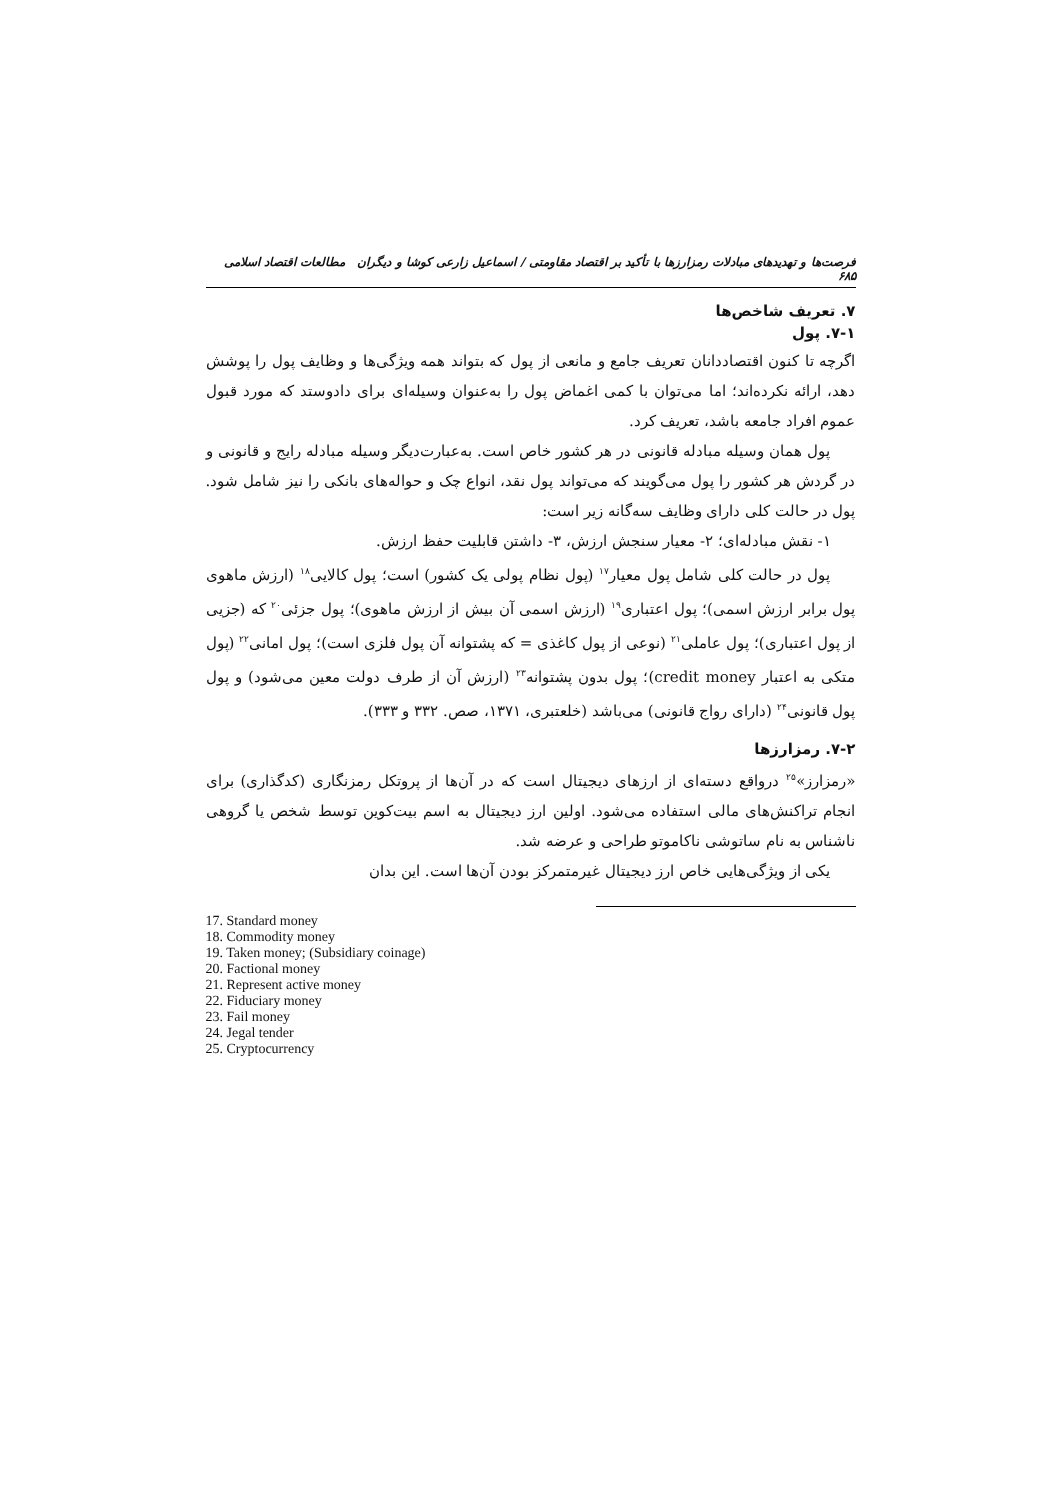فرصت‌ها و تهدیدهای مبادلات رمزارزها با تأکید بر اقتصاد مقاومتی / اسماعیل زارعی کوشا و دیگران مطالعات اقتصاد اسلامی ۶۸۵
۷. تعریف شاخص‌ها
۷-۱. پول
اگرچه تا کنون اقتصاددانان تعریف جامع و مانعی از پول که بتواند همه ویژگی‌ها و وظایف پول را پوشش دهد، ارائه نکرده‌اند؛ اما می‌توان با کمی اغماض پول را به‌عنوان وسیله‌ای برای دادوستد که مورد قبول عموم افراد جامعه باشد، تعریف کرد.
پول همان وسیله مبادله قانونی در هر کشور خاص است. به‌عبارت‌دیگر وسیله مبادله رایج و قانونی و در گردش هر کشور را پول می‌گویند که می‌تواند پول نقد، انواع چک و حواله‌های بانکی را نیز شامل شود. پول در حالت کلی دارای وظایف سه‌گانه زیر است:
۱- نقش مبادله‌ای؛ ۲- معیار سنجش ارزش، ۳- داشتن قابلیت حفظ ارزش.
پول در حالت کلی شامل پول معیار<sup>۱۷</sup> (پول نظام پولی یک کشور) است؛ پول کالایی<sup>۱۸</sup> (ارزش ماهوی پول برابر ارزش اسمی)؛ پول اعتباری<sup>۱۹</sup> (ارزش اسمی آن بیش از ارزش ماهوی)؛ پول جزئی<sup>۲۰</sup> که (جزیی از پول اعتباری)؛ پول عاملی<sup>۲۱</sup> (نوعی از پول کاغذی = که پشتوانه آن پول فلزی است)؛ پول امانی<sup>۲۲</sup> (پول متکی به اعتبار credit money)؛ پول بدون پشتوانه<sup>۲۳</sup> (ارزش آن از طرف دولت معین می‌شود) و پول پول قانونی<sup>۲۴</sup> (دارای رواج قانونی) می‌باشد (خلعتبری، ۱۳۷۱، صص. ۳۳۲ و ۳۳۳).
۷-۲. رمزارزها
«رمزارز»<sup>۲۵</sup> درواقع دسته‌ای از ارزهای دیجیتال است که در آن‌ها از پروتکل رمزنگاری (کدگذاری) برای انجام تراکنش‌های مالی استفاده می‌شود. اولین ارز دیجیتال به اسم بیت‌کوین توسط شخص یا گروهی ناشناس به نام ساتوشی ناکاموتو طراحی و عرضه شد.
یکی از ویژگی‌هایی خاص ارز دیجیتال غیرمتمرکز بودن آن‌ها است. این بدان
17. Standard money
18. Commodity money
19. Taken money; (Subsidiary coinage)
20. Factional money
21. Represent active money
22. Fiduciary money
23. Fail money
24. Jegal tender
25. Cryptocurrency